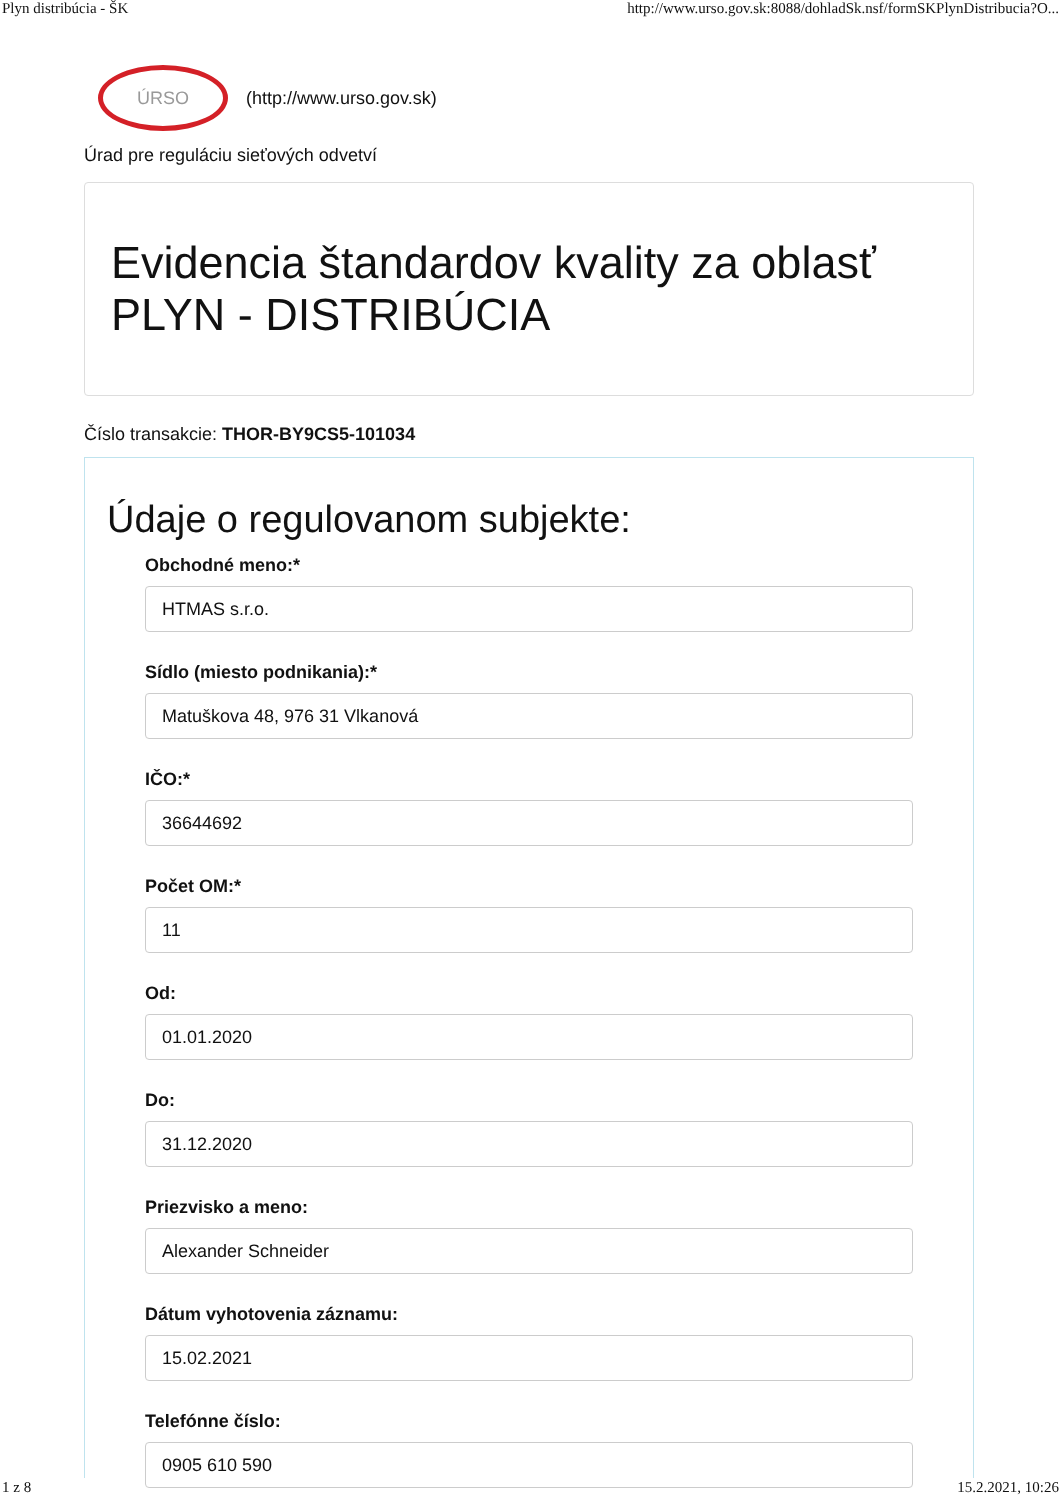Plyn distribúcia - ŠK http://www.urso.gov.sk:8088/dohladSk.nsf/formSKPlynDistribucia?O...
ÚRSO
(http://www.urso.gov.sk)
Úrad pre reguláciu sieťových odvetví
Evidencia štandardov kvality za oblasť PLYN - DISTRIBÚCIA
Číslo transakcie: THOR-BY9CS5-101034
Údaje o regulovanom subjekte:
Obchodné meno:*
HTMAS s.r.o.
Sídlo (miesto podnikania):*
Matuškova 48, 976 31 Vlkanová
IČO:*
36644692
Počet OM:*
11
Od:
01.01.2020
Do:
31.12.2020
Priezvisko a meno:
Alexander Schneider
Dátum vyhotovenia záznamu:
15.02.2021
Telefónne číslo:
0905 610 590
1 z 8 15.2.2021, 10:26